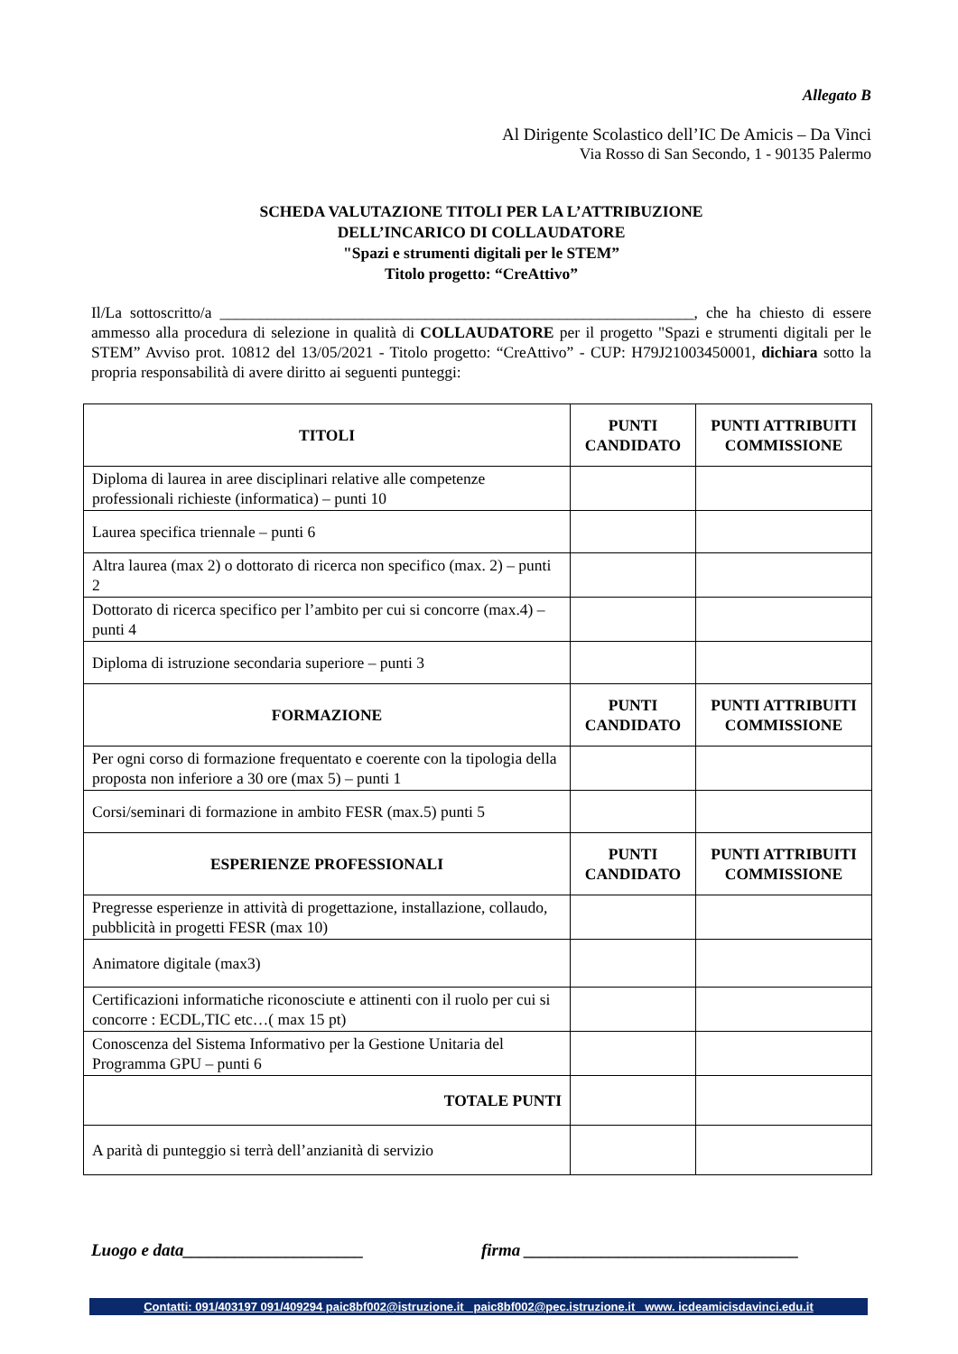Allegato B
Al Dirigente Scolastico dell’IC De Amicis – Da Vinci
Via Rosso di San Secondo, 1 - 90135 Palermo
SCHEDA VALUTAZIONE TITOLI PER LA L’ATTRIBUZIONE
DELL’INCARICO DI COLLAUDATORE
"Spazi e strumenti digitali per le STEM”
Titolo progetto: “CreAttivo”
Il/La sottoscritto/a ____________________________________________________________, che ha chiesto di essere ammesso alla procedura di selezione in qualità di COLLAUDATORE per il progetto "Spazi e strumenti digitali per le STEM” Avviso prot. 10812 del 13/05/2021 - Titolo progetto: “CreAttivo” - CUP: H79J21003450001, dichiara sotto la propria responsabilità di avere diritto ai seguenti punteggi:
| TITOLI | PUNTI CANDIDATO | PUNTI ATTRIBUITI COMMISSIONE |
| --- | --- | --- |
| Diploma di laurea in aree disciplinari relative alle competenze professionali richieste (informatica) – punti 10 | | |
| Laurea specifica triennale – punti 6 | | |
| Altra laurea (max 2) o dottorato di ricerca non specifico (max. 2) – punti 2 | | |
| Dottorato di ricerca specifico per l’ambito per cui si concorre (max.4) – punti 4 | | |
| Diploma di istruzione secondaria superiore – punti 3 | | |
| FORMAZIONE | PUNTI CANDIDATO | PUNTI ATTRIBUITI COMMISSIONE |
| Per ogni corso di formazione frequentato e coerente con la tipologia della proposta non inferiore a 30 ore (max 5) – punti 1 | | |
| Corsi/seminari di formazione in ambito FESR (max.5) punti 5 | | |
| ESPERIENZE PROFESSIONALI | PUNTI CANDIDATO | PUNTI ATTRIBUITI COMMISSIONE |
| Pregresse esperienze in attività di progettazione, installazione, collaudo, pubblicità in progetti FESR (max 10) | | |
| Animatore digitale (max3) | | |
| Certificazioni informatiche riconosciute e attinenti con il ruolo per cui si concorre : ECDL,TIC etc…( max 15 pt) | | |
| Conoscenza del Sistema Informativo per la Gestione Unitaria del Programma GPU – punti 6 | | |
| TOTALE PUNTI | | |
| A parità di punteggio si terrà dell’anzianità di servizio | | |
Luogo e data_____________________ firma ________________________________
Contatti: 091/403197 091/409294 paic8bf002@istruzione.it paic8bf002@pec.istruzione.it www. icdeamicisdavinci.edu.it